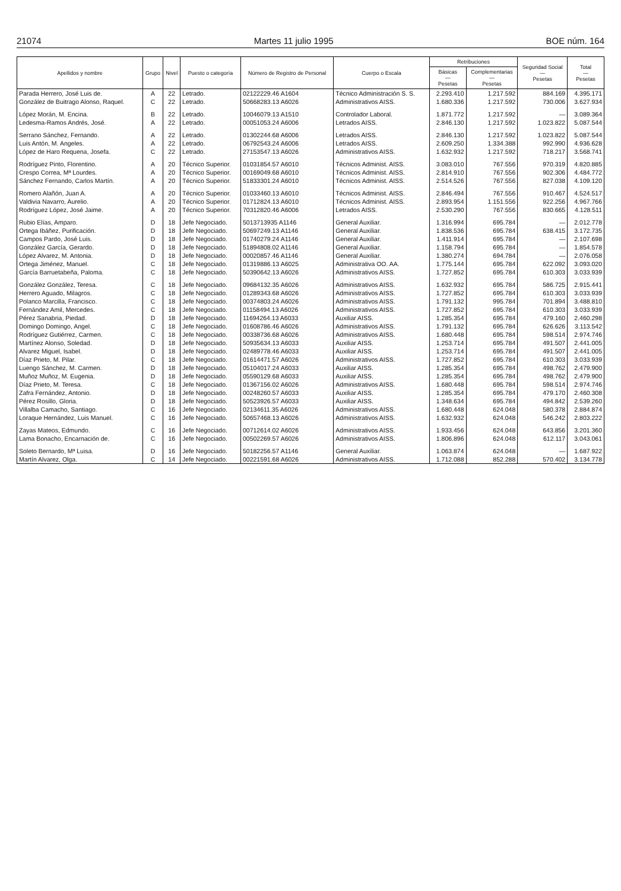21074 Martes 11 julio 1995 BOE núm. 164
| Apellidos y nombre | Grupo | Nivel | Puesto o categoría | Número de Registro de Personal | Cuerpo o Escala | Retribuciones | | Seguridad Social — Pesetas | Total — Pesetas |
| --- | --- | --- | --- | --- | --- | --- | --- | --- | --- |
| | | | | | | Básicas — Pesetas | Complementarias — Pesetas | | |
| Parada Herrero, José Luis de. | A | 22 | Letrado. | 02122229.46 A1604 | Técnico Administración S. S. | 2.293.410 | 1.217.592 | 884.169 | 4.395.171 |
| González de Buitrago Alonso, Raquel. | C | 22 | Letrado. | 50668283.13 A6026 | Administrativos AISS. | 1.680.336 | 1.217.592 | 730.006 | 3.627.934 |
| López Morán, M. Encina. | B | 22 | Letrado. | 10046079.13 A1510 | Controlador Laboral. | 1.871.772 | 1.217.592 | — | 3.089.364 |
| Ledesma-Ramos Andrés, José. | A | 22 | Letrado. | 00051053.24 A6006 | Letrados AISS. | 2.846.130 | 1.217.592 | 1.023.822 | 5.087.544 |
| Serrano Sánchez, Fernando. | A | 22 | Letrado. | 01302244.68 A6006 | Letrados AISS. | 2.846.130 | 1.217.592 | 1.023.822 | 5.087.544 |
| Luis Antón, M. Angeles. | A | 22 | Letrado. | 06792543.24 A6006 | Letrados AISS. | 2.609.250 | 1.334.388 | 992.990 | 4.936.628 |
| López de Haro Requena, Josefa. | C | 22 | Letrado. | 27153547.13 A6026 | Administrativos AISS. | 1.632.932 | 1.217.592 | 718.217 | 3.568.741 |
| Rodríguez Pinto, Florentino. | A | 20 | Técnico Superior. | 01031854.57 A6010 | Técnicos Administ. AISS. | 3.083.010 | 767.556 | 970.319 | 4.820.885 |
| Crespo Correa, Mª Lourdes. | A | 20 | Técnico Superior. | 00169049.68 A6010 | Técnicos Administ. AISS. | 2.814.910 | 767.556 | 902.306 | 4.484.772 |
| Sánchez Fernando, Carlos Martín. | A | 20 | Técnico Superior. | 51833301.24 A6010 | Técnicos Administ. AISS. | 2.514.526 | 767.556 | 827.038 | 4.109.120 |
| Romero Alañón, Juan A. | A | 20 | Técnico Superior. | 01033460.13 A6010 | Técnicos Administ. AISS. | 2.846.494 | 767.556 | 910.467 | 4.524.517 |
| Valdivia Navarro, Aurelio. | A | 20 | Técnico Superior. | 01712824.13 A6010 | Técnicos Administ. AISS. | 2.893.954 | 1.151.556 | 922.256 | 4.967.766 |
| Rodríguez López, José Jaime. | A | 20 | Técnico Superior. | 70312820.46 A6006 | Letrados AISS. | 2.530.290 | 767.556 | 830.665 | 4.128.511 |
| Rubio Elías, Amparo. | D | 18 | Jefe Negociado. | 5013713935 A1146 | General Auxiliar. | 1.316.994 | 695.784 | — | 2.012.778 |
| Ortega Ibáñez, Purificación. | D | 18 | Jefe Negociado. | 50697249.13 A1146 | General Auxiliar. | 1.838.536 | 695.784 | 638.415 | 3.172.735 |
| Campos Pardo, José Luis. | D | 18 | Jefe Negociado. | 01740279.24 A1146 | General Auxiliar. | 1.411.914 | 695.784 | — | 2.107.698 |
| González García, Gerardo. | D | 18 | Jefe Negociado. | 51894808.02 A1146 | General Auxiliar. | 1.158.794 | 695.784 | — | 1.854.578 |
| López Alvarez, M. Antonia. | D | 18 | Jefe Negociado. | 00020857.46 A1146 | General Auxiliar. | 1.380.274 | 694.784 | — | 2.076.058 |
| Ortega Jiménez, Manuel. | C | 18 | Jefe Negociado. | 01319886.13 A6025 | Administrativa OO. AA. | 1.775.144 | 695.784 | 622.092 | 3.093.020 |
| García Barruetabeña, Paloma. | C | 18 | Jefe Negociado. | 50390642.13 A6026 | Administrativos AISS. | 1.727.852 | 695.784 | 610.303 | 3.033.939 |
| González González, Teresa. | C | 18 | Jefe Negociado. | 09684132.35 A6026 | Administrativos AISS. | 1.632.932 | 695.784 | 586.725 | 2.915.441 |
| Herrero Aguado, Milagros. | C | 18 | Jefe Negociado. | 01289343.68 A6026 | Administrativos AISS. | 1.727.852 | 695.784 | 610.303 | 3.033.939 |
| Polanco Marcilla, Francisco. | C | 18 | Jefe Negociado. | 00374803.24 A6026 | Administrativos AISS. | 1.791.132 | 995.784 | 701.894 | 3.488.810 |
| Fernández Amil, Mercedes. | C | 18 | Jefe Negociado. | 01158494.13 A6026 | Administrativos AISS. | 1.727.852 | 695.784 | 610.303 | 3.033.939 |
| Pérez Sanabria, Piedad. | D | 18 | Jefe Negociado. | 11694264.13 A6033 | Auxiliar AISS. | 1.285.354 | 695.784 | 479.160 | 2.460.298 |
| Domingo Domingo, Angel. | C | 18 | Jefe Negociado. | 01608786.46 A6026 | Administrativos AISS. | 1.791.132 | 695.784 | 626.626 | 3.113.542 |
| Rodríguez Gutiérrez, Carmen. | C | 18 | Jefe Negociado. | 00338736.68 A6026 | Administrativos AISS. | 1.680.448 | 695.784 | 598.514 | 2.974.746 |
| Martínez Alonso, Soledad. | D | 18 | Jefe Negociado. | 50935634.13 A6033 | Auxiliar AISS. | 1.253.714 | 695.784 | 491.507 | 2.441.005 |
| Alvarez Miguel, Isabel. | D | 18 | Jefe Negociado. | 02489778.46 A6033 | Auxiliar AISS. | 1.253.714 | 695.784 | 491.507 | 2.441.005 |
| Díaz Prieto, M. Pilar. | C | 18 | Jefe Negociado. | 01614471.57 A6026 | Administrativos AISS. | 1.727.852 | 695.784 | 610.303 | 3.033.939 |
| Luengo Sánchez, M. Carmen. | D | 18 | Jefe Negociado. | 05104017.24 A6033 | Auxiliar AISS. | 1.285.354 | 695.784 | 498.762 | 2.479.900 |
| Muñoz Muñoz, M. Eugenia. | D | 18 | Jefe Negociado. | 05590129.68 A6033 | Auxiliar AISS. | 1.285.354 | 695.784 | 498.762 | 2.479.900 |
| Díaz Prieto, M. Teresa. | C | 18 | Jefe Negociado. | 01367156.02 A6026 | Administrativos AISS. | 1.680.448 | 695.784 | 598.514 | 2.974.746 |
| Zafra Fernández, Antonio. | D | 18 | Jefe Negociado. | 00248260.57 A6033 | Auxiliar AISS. | 1.285.354 | 695.784 | 479.170 | 2.460.308 |
| Pérez Rosillo, Gloria. | D | 18 | Jefe Negociado. | 50523926.57 A6033 | Auxiliar AISS. | 1.348.634 | 695.784 | 494.842 | 2.539.260 |
| Villalba Camacho, Santiago. | C | 16 | Jefe Negociado. | 02134611.35 A6026 | Administrativos AISS. | 1.680.448 | 624.048 | 580.378 | 2.884.874 |
| Loraque Hernández, Luis Manuel. | C | 16 | Jefe Negociado. | 50657468.13 A6026 | Administrativos AISS. | 1.632.932 | 624.048 | 546.242 | 2.803.222 |
| Zayas Mateos, Edmundo. | C | 16 | Jefe Negociado. | 00712614.02 A6026 | Administrativos AISS. | 1.933.456 | 624.048 | 643.856 | 3.201.360 |
| Lama Bonacho, Encarnación de. | C | 16 | Jefe Negociado. | 00502269.57 A6026 | Administrativos AISS. | 1.806.896 | 624.048 | 612.117 | 3.043.061 |
| Soleto Bernardo, Mª Luisa. | D | 16 | Jefe Negociado. | 50182256.57 A1146 | General Auxiliar. | 1.063.874 | 624.048 | — | 1.687.922 |
| Martín Alvarez, Olga. | C | 14 | Jefe Negociado. | 00221591.68 A6026 | Administrativos AISS. | 1.712.088 | 852.288 | 570.402 | 3.134.778 |